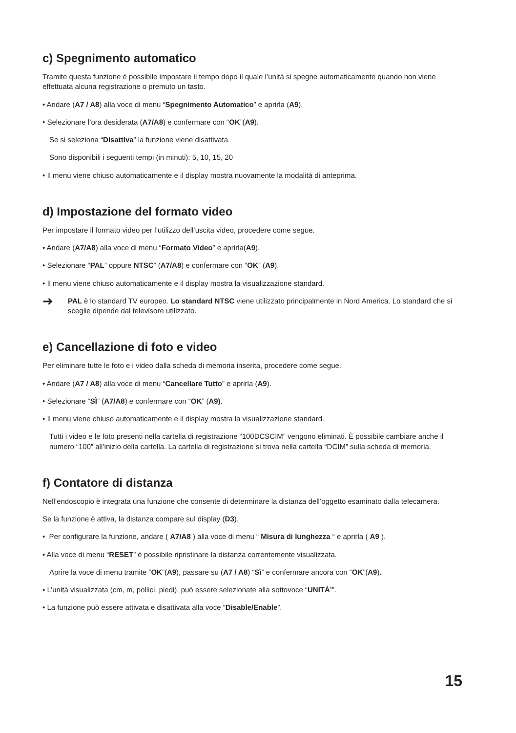c) Spegnimento automatico
Tramite questa funzione è possibile impostare il tempo dopo il quale l’unità si spegne automaticamente quando non viene effettuata alcuna registrazione o premuto un tasto.
• Andare (A7 / A8) alla voce di menu “Spegnimento Automatico” e aprirla (A9).
• Selezionare l’ora desiderata (A7/A8) e confermare con “OK”(A9).
Se si seleziona “Disattiva” la funzione viene disattivata.
Sono disponibili i seguenti tempi (in minuti): 5, 10, 15, 20
• Il menu viene chiuso automaticamente e il display mostra nuovamente la modalità di anteprima.
d) Impostazione del formato video
Per impostare il formato video per l’utilizzo dell’uscita video, procedere come segue.
• Andare (A7/A8) alla voce di menu “Formato Video” e aprirla(A9).
• Selezionare “PAL” oppure NTSC” (A7/A8) e confermare con “OK” (A9).
• Il menu viene chiuso automaticamente e il display mostra la visualizzazione standard.
➔
PAL è lo standard TV europeo. Lo standard NTSC viene utilizzato principalmente in Nord America. Lo standard che si sceglie dipende dal televisore utilizzato.
e) Cancellazione di foto e video
Per eliminare tutte le foto e i video dalla scheda di memoria inserita, procedere come segue.
• Andare (A7 / A8) alla voce di menu “Cancellare Tutto” e aprirla (A9).
• Selezionare “SÌ” (A7/A8) e confermare con “OK” (A9).
• Il menu viene chiuso automaticamente e il display mostra la visualizzazione standard.
Tutti i video e le foto presenti nella cartella di registrazione “100DCSCIM” vengono eliminati. È possibile cambiare anche il numero “100” all’inizio della cartella. La cartella di registrazione si trova nella cartella “DCIM” sulla scheda di memoria.
f) Contatore di distanza
Nell’endoscopio è integrata una funzione che consente di determinare la distanza dell’oggetto esaminato dalla telecamera.
Se la funzione è attiva, la distanza compare sul display (D3).
• Per configurare la funzione, andare ( A7/A8 ) alla voce di menu “ Misura di lunghezza “ e aprirla ( A9 ).
• Alla voce di menu “RESET” è possibile ripristinare la distanza correntemente visualizzata.
Aprire la voce di menu tramite “OK”(A9), passare su (A7 / A8) “Sì” e confermare ancora con “OK”(A9).
• L’unità visualizzata (cm, m, pollici, piedi), può essere selezionate alla sottovoce “UNITÀ’”.
• La funzione può essere attivata e disattivata alla voce “Disable/Enable”.
15